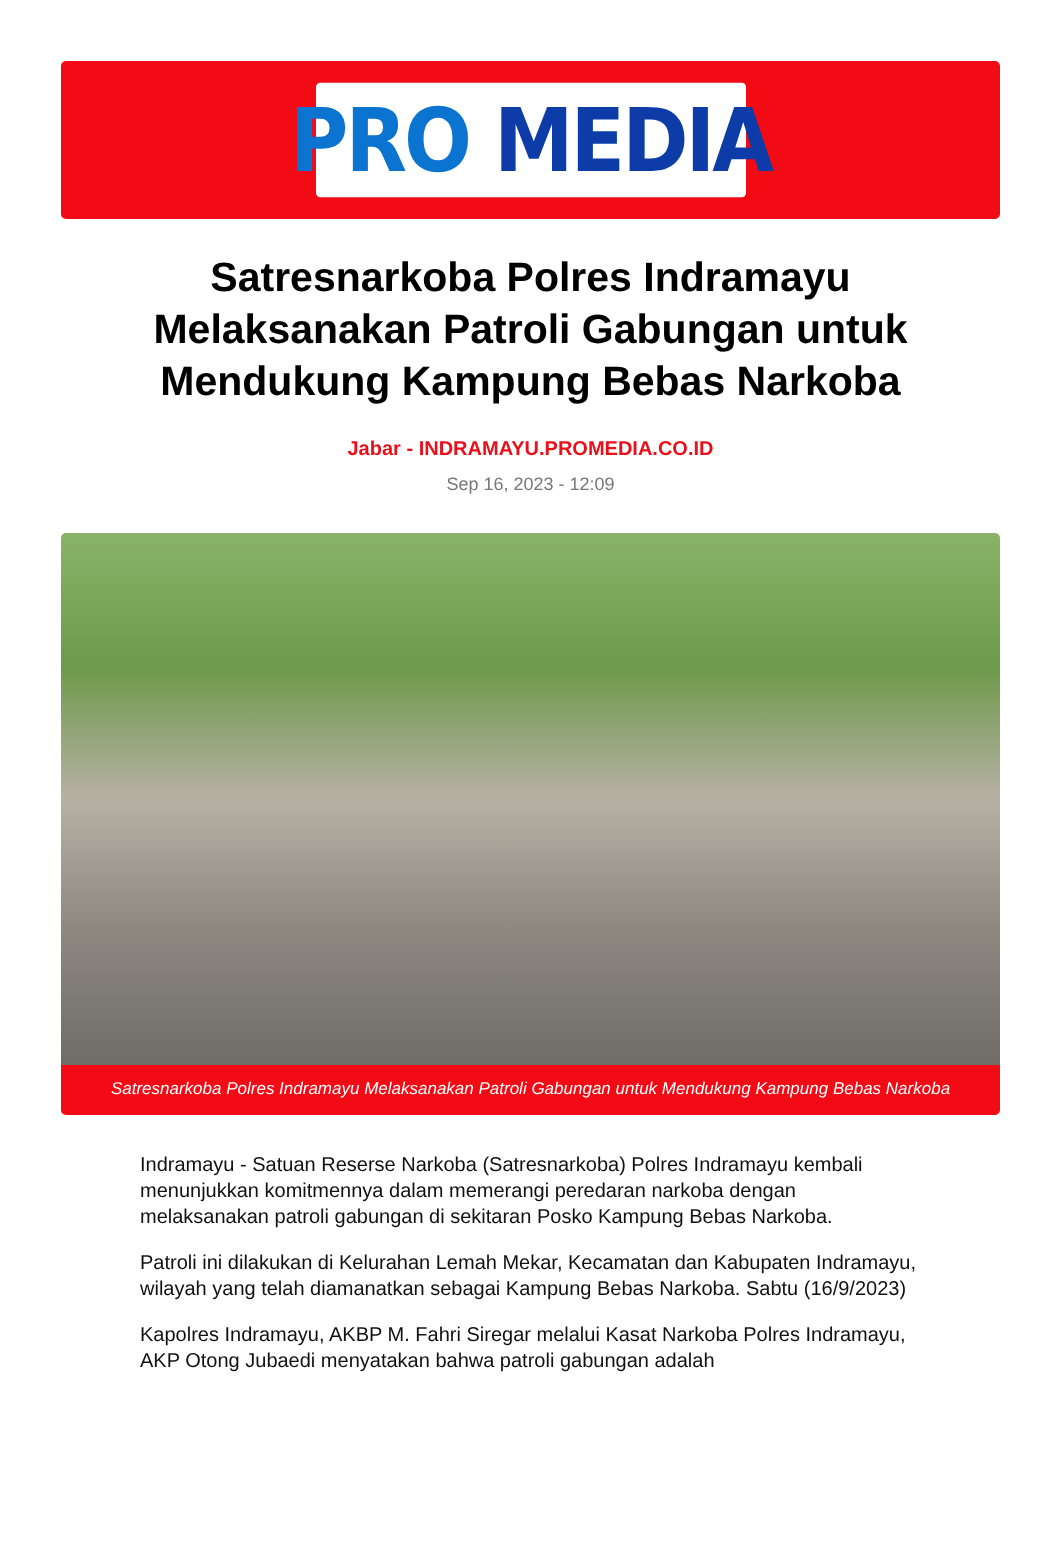PRO MEDIA
Satresnarkoba Polres Indramayu Melaksanakan Patroli Gabungan untuk Mendukung Kampung Bebas Narkoba
Jabar - INDRAMAYU.PROMEDIA.CO.ID
Sep 16, 2023 - 12:09
Satresnarkoba Polres Indramayu Melaksanakan Patroli Gabungan untuk Mendukung Kampung Bebas Narkoba
Indramayu - Satuan Reserse Narkoba (Satresnarkoba) Polres Indramayu kembali menunjukkan komitmennya dalam memerangi peredaran narkoba dengan melaksanakan patroli gabungan di sekitaran Posko Kampung Bebas Narkoba.
Patroli ini dilakukan di Kelurahan Lemah Mekar, Kecamatan dan Kabupaten Indramayu, wilayah yang telah diamanatkan sebagai Kampung Bebas Narkoba. Sabtu (16/9/2023)
Kapolres Indramayu, AKBP M. Fahri Siregar melalui Kasat Narkoba Polres Indramayu, AKP Otong Jubaedi menyatakan bahwa patroli gabungan adalah